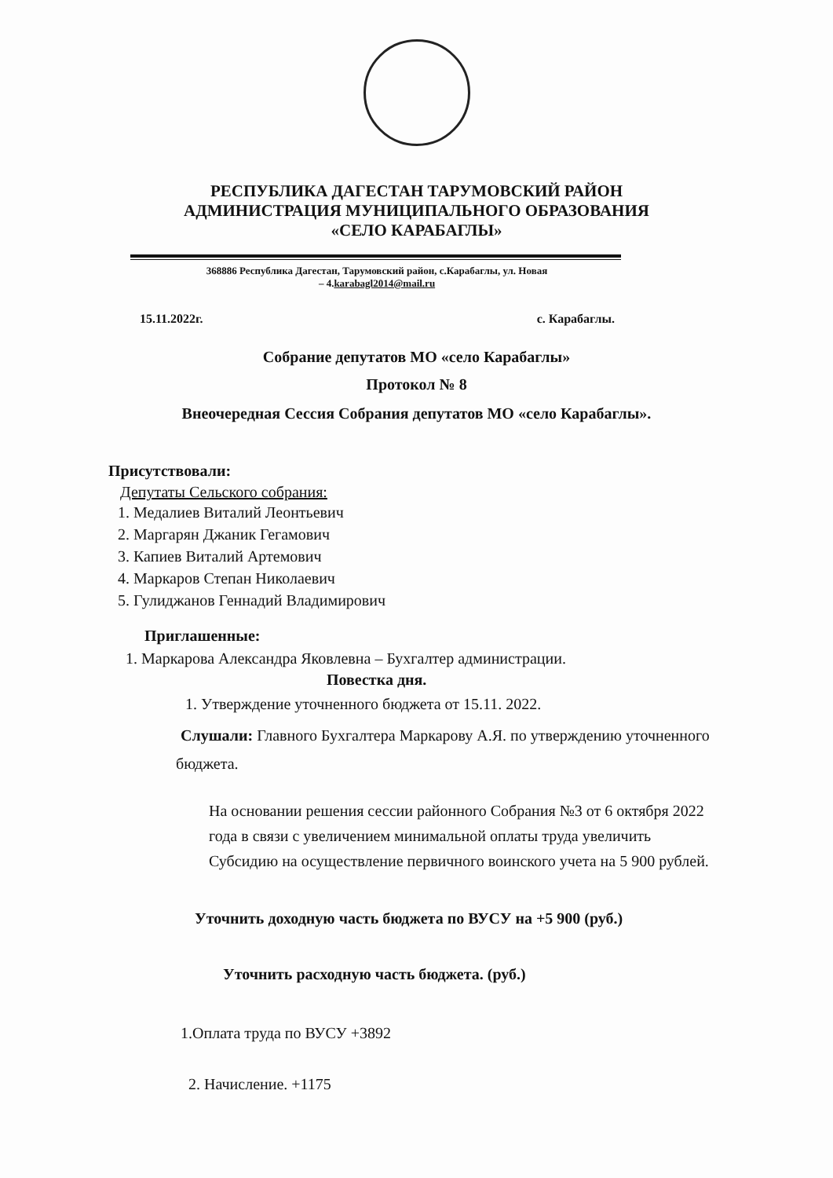РЕСПУБЛИКА ДАГЕСТАН ТАРУМОВСКИЙ РАЙОН
АДМИНИСТРАЦИЯ МУНИЦИПАЛЬНОГО ОБРАЗОВАНИЯ
«СЕЛО КАРАБАГЛЫ»
368886 Республика Дагестан, Тарумовский район, с.Карабаглы, ул. Новая
– 4.karabagl2014@mail.ru
15.11.2022г. с. Карабаглы.
Собрание депутатов МО «село Карабаглы»
Протокол № 8
Внеочередная Сессия Собрания депутатов МО «село Карабаглы».
Присутствовали:
Депутаты Сельского собрания:
1. Медалиев Виталий Леонтьевич
2. Маргарян Джаник Гегамович
3. Капиев Виталий Артемович
4. Маркаров Степан Николаевич
5. Гулиджанов Геннадий Владимирович
Приглашенные:
1. Маркарова Александра Яковлевна – Бухгалтер администрации.
Повестка дня.
1. Утверждение уточненного бюджета от 15.11. 2022.
Слушали: Главного Бухгалтера Маркарову А.Я. по утверждению уточненного бюджета.
На основании решения сессии районного Собрания №3 от 6 октября 2022 года в связи с увеличением минимальной оплаты труда увеличить Субсидию на осуществление первичного воинского учета на 5 900 рублей.
Уточнить доходную часть бюджета по ВУСУ на +5 900 (руб.)
Уточнить расходную часть бюджета. (руб.)
1.Оплата труда по ВУСУ +3892
2. Начисление. +1175